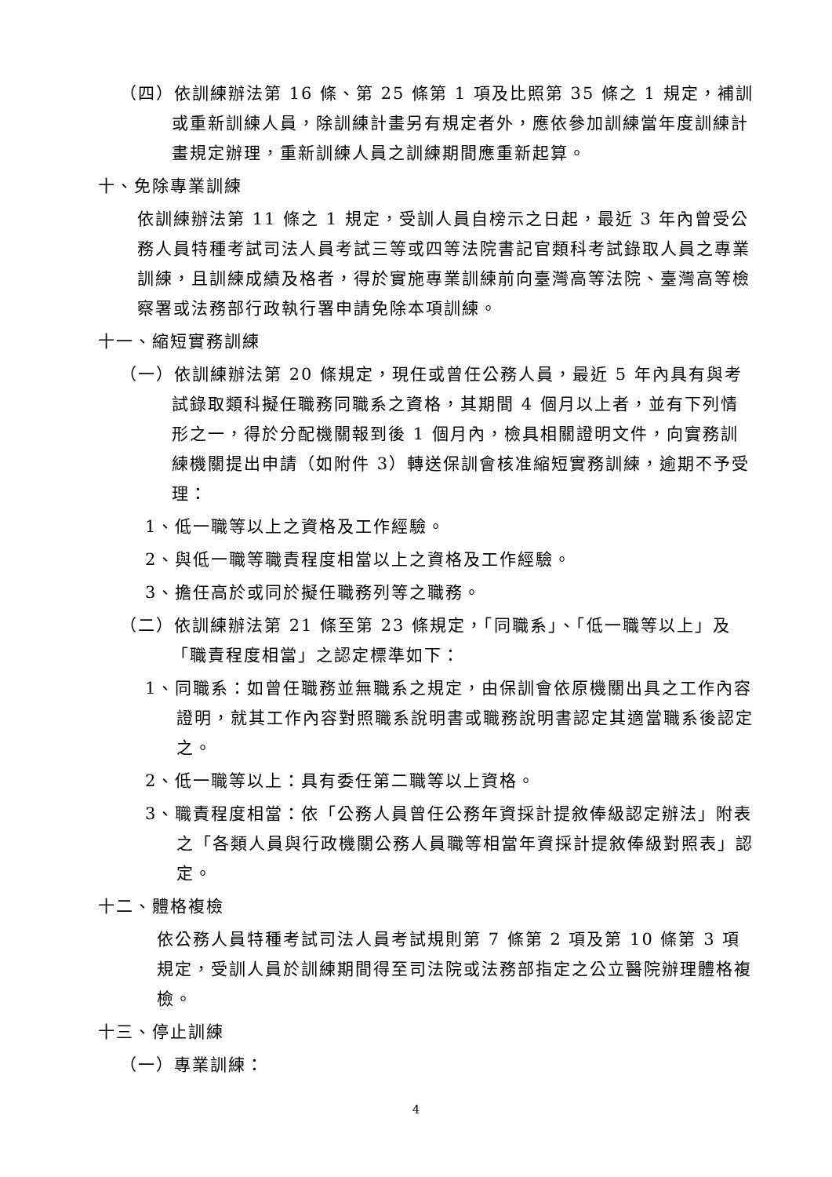（四）依訓練辦法第 16 條、第 25 條第 1 項及比照第 35 條之 1 規定，補訓或重新訓練人員，除訓練計畫另有規定者外，應依參加訓練當年度訓練計畫規定辦理，重新訓練人員之訓練期間應重新起算。
十、免除專業訓練
依訓練辦法第 11 條之 1 規定，受訓人員自榜示之日起，最近 3 年內曾受公務人員特種考試司法人員考試三等或四等法院書記官類科考試錄取人員之專業訓練，且訓練成績及格者，得於實施專業訓練前向臺灣高等法院、臺灣高等檢察署或法務部行政執行署申請免除本項訓練。
十一、縮短實務訓練
（一）依訓練辦法第 20 條規定，現任或曾任公務人員，最近 5 年內具有與考試錄取類科擬任職務同職系之資格，其期間 4 個月以上者，並有下列情形之一，得於分配機關報到後 1 個月內，檢具相關證明文件，向實務訓練機關提出申請（如附件 3）轉送保訓會核准縮短實務訓練，逾期不予受理：
1、低一職等以上之資格及工作經驗。
2、與低一職等職責程度相當以上之資格及工作經驗。
3、擔任高於或同於擬任職務列等之職務。
（二）依訓練辦法第 21 條至第 23 條規定，「同職系」、「低一職等以上」及「職責程度相當」之認定標準如下：
1、同職系：如曾任職務並無職系之規定，由保訓會依原機關出具之工作內容證明，就其工作內容對照職系說明書或職務說明書認定其適當職系後認定之。
2、低一職等以上：具有委任第二職等以上資格。
3、職責程度相當：依「公務人員曾任公務年資採計提敘俸級認定辦法」附表之「各類人員與行政機關公務人員職等相當年資採計提敘俸級對照表」認定。
十二、體格複檢
依公務人員特種考試司法人員考試規則第 7 條第 2 項及第 10 條第 3 項規定，受訓人員於訓練期間得至司法院或法務部指定之公立醫院辦理體格複檢。
十三、停止訓練
（一）專業訓練：
4